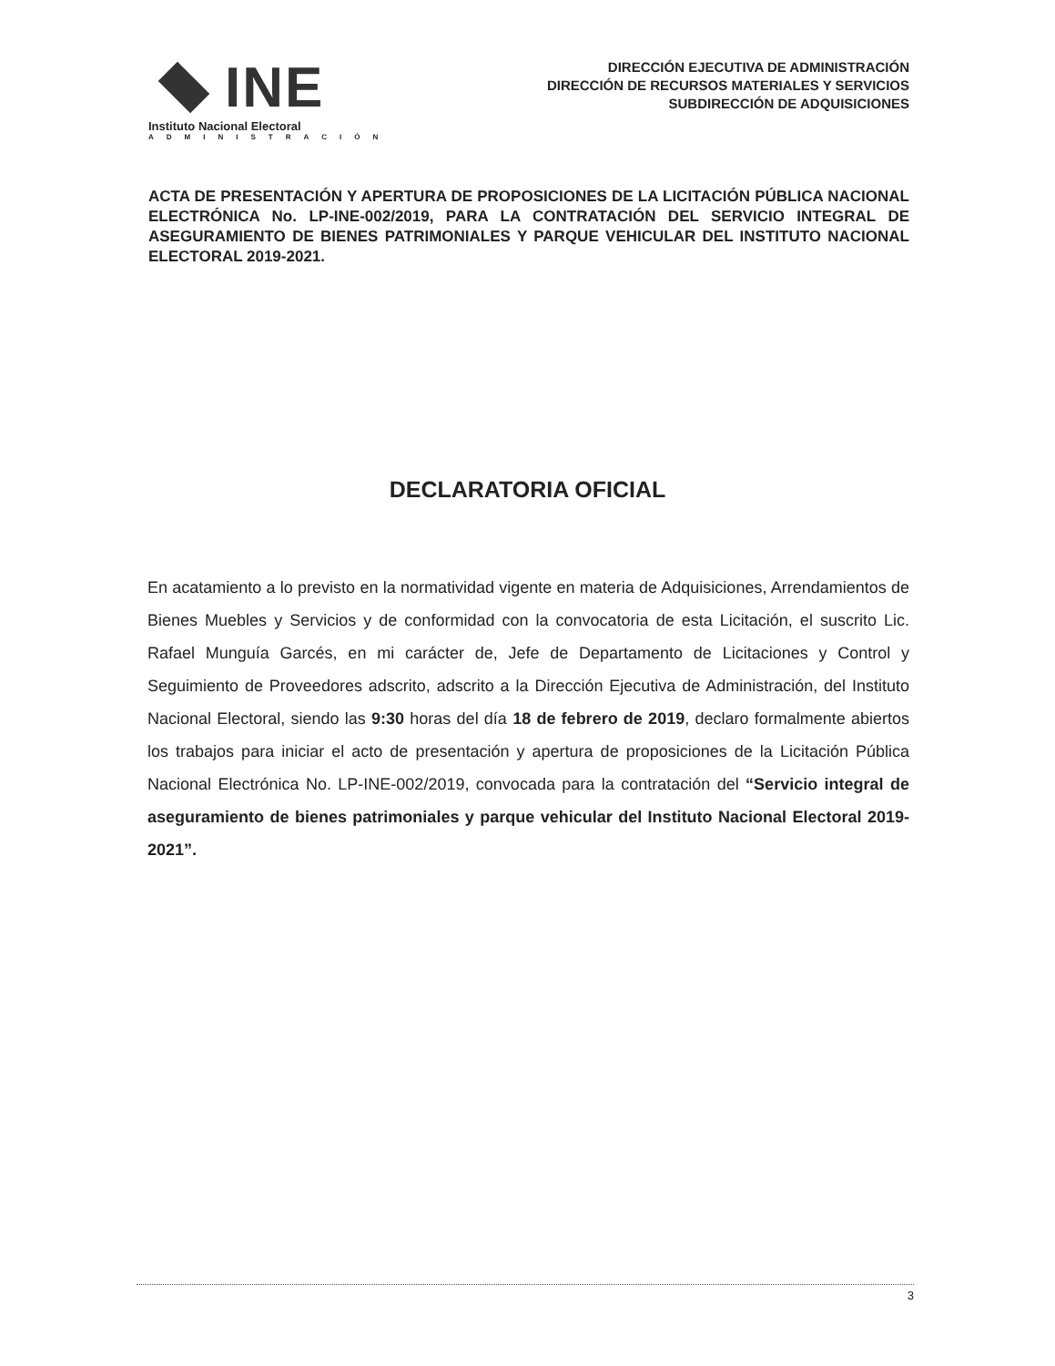INE
Instituto Nacional Electoral
ADMINISTRACIÓN
DIRECCIÓN EJECUTIVA DE ADMINISTRACIÓN
DIRECCIÓN DE RECURSOS MATERIALES Y SERVICIOS
SUBDIRECCIÓN DE ADQUISICIONES
ACTA DE PRESENTACIÓN Y APERTURA DE PROPOSICIONES DE LA LICITACIÓN PÚBLICA NACIONAL ELECTRÓNICA No. LP-INE-002/2019, PARA LA CONTRATACIÓN DEL SERVICIO INTEGRAL DE ASEGURAMIENTO DE BIENES PATRIMONIALES Y PARQUE VEHICULAR DEL INSTITUTO NACIONAL ELECTORAL 2019-2021.
DECLARATORIA OFICIAL
En acatamiento a lo previsto en la normatividad vigente en materia de Adquisiciones, Arrendamientos de Bienes Muebles y Servicios y de conformidad con la convocatoria de esta Licitación, el suscrito Lic. Rafael Munguía Garcés, en mi carácter de, Jefe de Departamento de Licitaciones y Control y Seguimiento de Proveedores adscrito, adscrito a la Dirección Ejecutiva de Administración, del Instituto Nacional Electoral, siendo las 9:30 horas del día 18 de febrero de 2019, declaro formalmente abiertos los trabajos para iniciar el acto de presentación y apertura de proposiciones de la Licitación Pública Nacional Electrónica No. LP-INE-002/2019, convocada para la contratación del “Servicio integral de aseguramiento de bienes patrimoniales y parque vehicular del Instituto Nacional Electoral 2019-2021”.
3